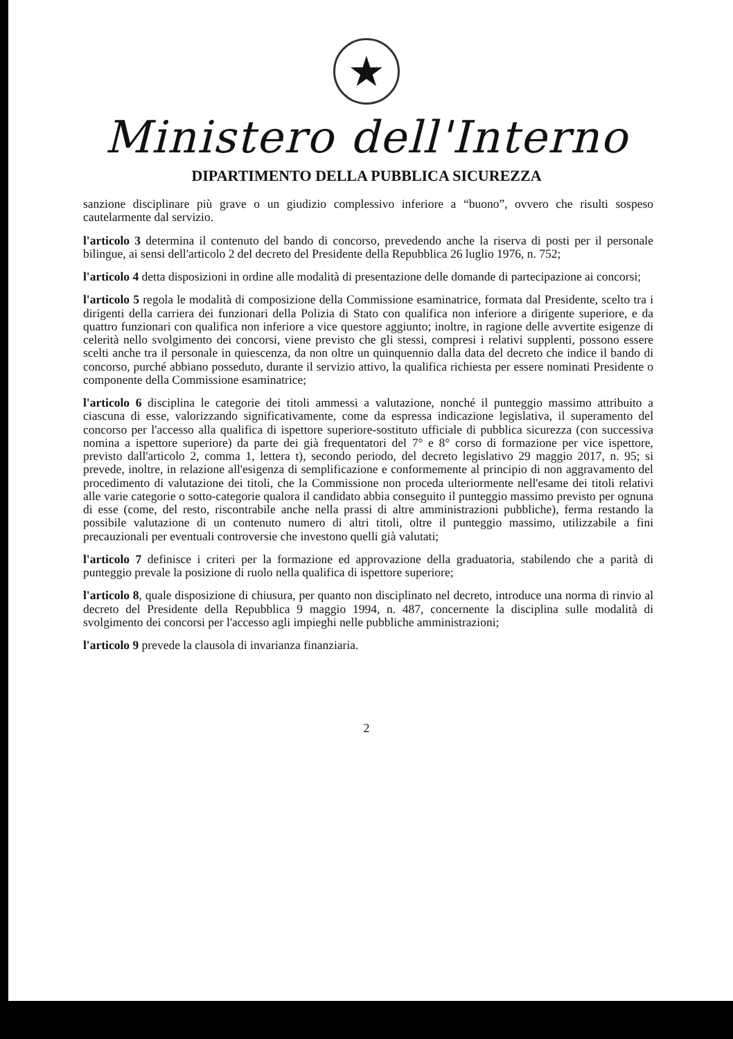★
Ministero dell'Interno
DIPARTIMENTO DELLA PUBBLICA SICUREZZA
sanzione disciplinare più grave o un giudizio complessivo inferiore a “buono”, ovvero che risulti sospeso cautelarmente dal servizio.
l'articolo 3 determina il contenuto del bando di concorso, prevedendo anche la riserva di posti per il personale bilingue, ai sensi dell'articolo 2 del decreto del Presidente della Repubblica 26 luglio 1976, n. 752;
l'articolo 4 detta disposizioni in ordine alle modalità di presentazione delle domande di partecipazione ai concorsi;
l'articolo 5 regola le modalità di composizione della Commissione esaminatrice, formata dal Presidente, scelto tra i dirigenti della carriera dei funzionari della Polizia di Stato con qualifica non inferiore a dirigente superiore, e da quattro funzionari con qualifica non inferiore a vice questore aggiunto; inoltre, in ragione delle avvertite esigenze di celerità nello svolgimento dei concorsi, viene previsto che gli stessi, compresi i relativi supplenti, possono essere scelti anche tra il personale in quiescenza, da non oltre un quinquennio dalla data del decreto che indice il bando di concorso, purché abbiano posseduto, durante il servizio attivo, la qualifica richiesta per essere nominati Presidente o componente della Commissione esaminatrice;
l'articolo 6 disciplina le categorie dei titoli ammessi a valutazione, nonché il punteggio massimo attribuito a ciascuna di esse, valorizzando significativamente, come da espressa indicazione legislativa, il superamento del concorso per l'accesso alla qualifica di ispettore superiore-sostituto ufficiale di pubblica sicurezza (con successiva nomina a ispettore superiore) da parte dei già frequentatori del 7° e 8° corso di formazione per vice ispettore, previsto dall'articolo 2, comma 1, lettera t), secondo periodo, del decreto legislativo 29 maggio 2017, n. 95; si prevede, inoltre, in relazione all'esigenza di semplificazione e conformemente al principio di non aggravamento del procedimento di valutazione dei titoli, che la Commissione non proceda ulteriormente nell'esame dei titoli relativi alle varie categorie o sotto-categorie qualora il candidato abbia conseguito il punteggio massimo previsto per ognuna di esse (come, del resto, riscontrabile anche nella prassi di altre amministrazioni pubbliche), ferma restando la possibile valutazione di un contenuto numero di altri titoli, oltre il punteggio massimo, utilizzabile a fini precauzionali per eventuali controversie che investono quelli già valutati;
l'articolo 7 definisce i criteri per la formazione ed approvazione della graduatoria, stabilendo che a parità di punteggio prevale la posizione di ruolo nella qualifica di ispettore superiore;
l'articolo 8, quale disposizione di chiusura, per quanto non disciplinato nel decreto, introduce una norma di rinvio al decreto del Presidente della Repubblica 9 maggio 1994, n. 487, concernente la disciplina sulle modalità di svolgimento dei concorsi per l'accesso agli impieghi nelle pubbliche amministrazioni;
l'articolo 9 prevede la clausola di invarianza finanziaria.
2